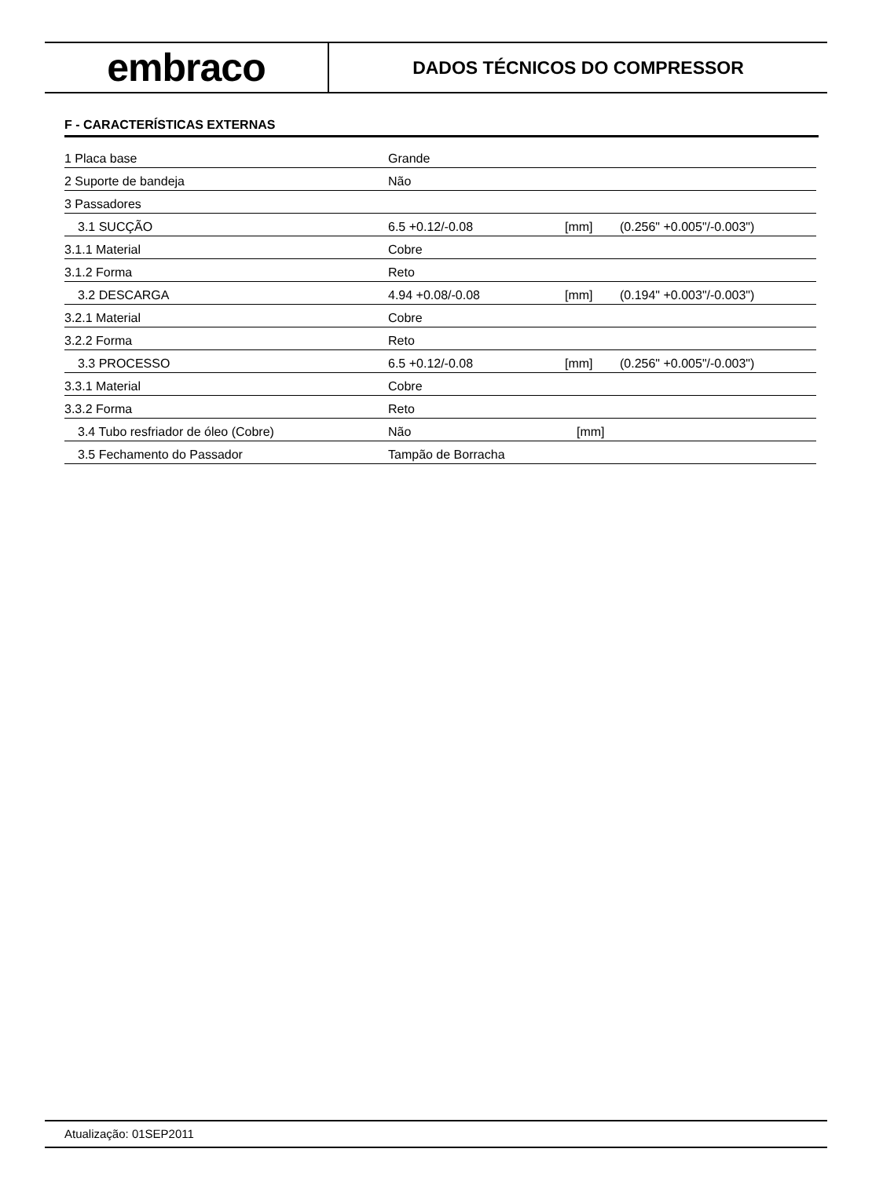embraco
DADOS TÉCNICOS DO COMPRESSOR
F - CARACTERÍSTICAS EXTERNAS
| 1 Placa base | Grande | | |
| 2 Suporte de bandeja | Não | | |
| 3 Passadores | | | |
| 3.1 SUCÇÃO | 6.5 +0.12/-0.08 | [mm] | (0.256" +0.005"/-0.003") |
| 3.1.1 Material | Cobre | | |
| 3.1.2 Forma | Reto | | |
| 3.2 DESCARGA | 4.94 +0.08/-0.08 | [mm] | (0.194" +0.003"/-0.003") |
| 3.2.1 Material | Cobre | | |
| 3.2.2 Forma | Reto | | |
| 3.3 PROCESSO | 6.5 +0.12/-0.08 | [mm] | (0.256" +0.005"/-0.003") |
| 3.3.1 Material | Cobre | | |
| 3.3.2 Forma | Reto | | |
| 3.4 Tubo resfriador de óleo (Cobre) | Não | [mm] | |
| 3.5 Fechamento do Passador | Tampão de Borracha | | |
Atualização: 01SEP2011